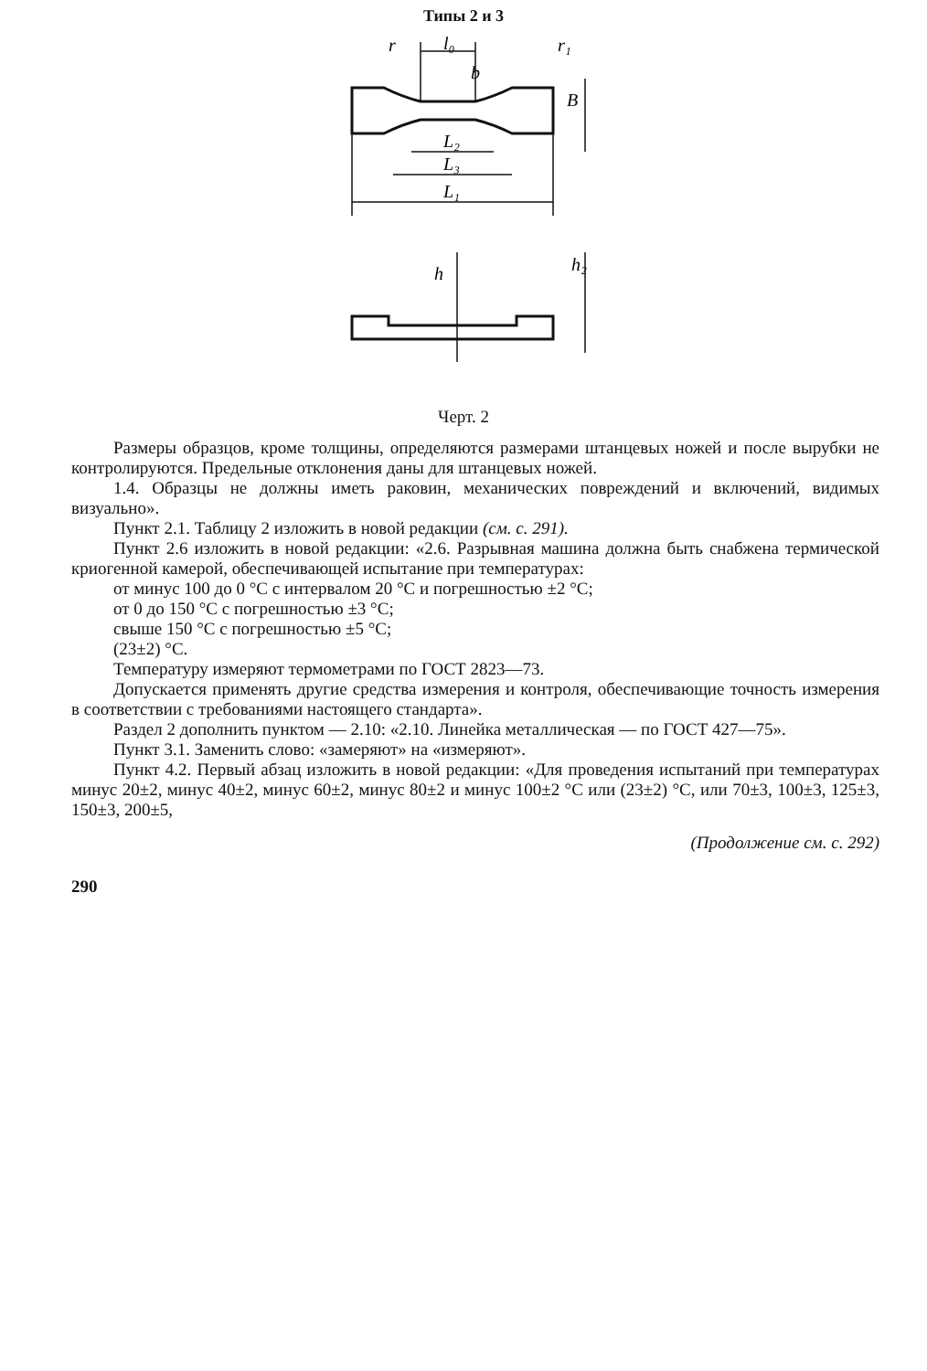Типы 2 и 3
r
l₀
L₂
L₃
L₁
B
b
r₁
h
h₂
Черт. 2
Размеры образцов, кроме толщины, определяются размерами штанцевых ножей и после вырубки не контролируются. Предельные отклонения даны для штанцевых ножей.
1.4. Образцы не должны иметь раковин, механических повреждений и включений, видимых визуально».
Пункт 2.1. Таблицу 2 изложить в новой редакции (см. с. 291).
Пункт 2.6 изложить в новой редакции: «2.6. Разрывная машина должна быть снабжена термической криогенной камерой, обеспечивающей испытание при температурах:
от минус 100 до 0 °С с интервалом 20 °С и погрешностью ±2 °С;
от 0 до 150 °С с погрешностью ±3 °С;
свыше 150 °С с погрешностью ±5 °С;
(23±2) °С.
Температуру измеряют термометрами по ГОСТ 2823—73.
Допускается применять другие средства измерения и контроля, обеспечивающие точность измерения в соответствии с требованиями настоящего стандарта».
Раздел 2 дополнить пунктом — 2.10: «2.10. Линейка металлическая — по ГОСТ 427—75».
Пункт 3.1. Заменить слово: «замеряют» на «измеряют».
Пункт 4.2. Первый абзац изложить в новой редакции: «Для проведения испытаний при температурах минус 20±2, минус 40±2, минус 60±2, минус 80±2 и минус 100±2 °С или (23±2) °С, или 70±3, 100±3, 125±3, 150±3, 200±5,
(Продолжение см. с. 292)
290